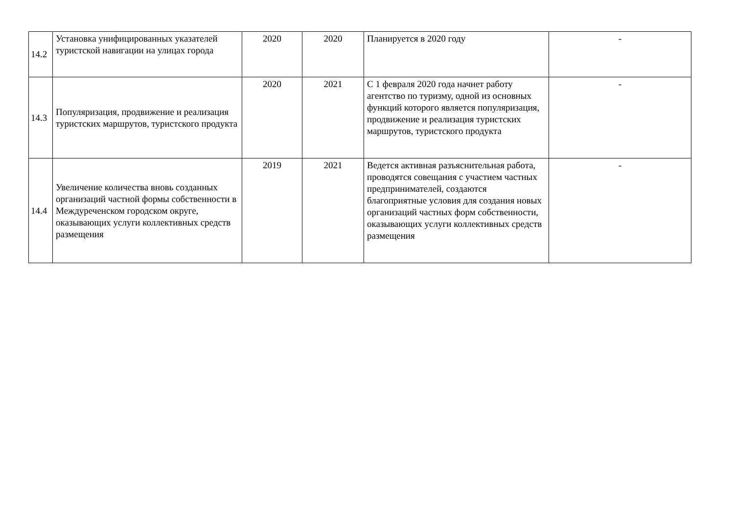| 14.2 | Установка унифицированных указателей туристской навигации на улицах города | 2020 | 2020 | Планируется в 2020 году | - |
| 14.3 | Популяризация, продвижение и реализация туристских маршрутов, туристского продукта | 2020 | 2021 | С 1 февраля 2020 года начнет работу агентство по туризму, одной из основных функций которого является популяризация, продвижение и реализация туристских маршрутов, туристского продукта | - |
| 14.4 | Увеличение количества вновь созданных организаций частной формы собственности в Междуреченском городском округе, оказывающих услуги коллективных средств размещения | 2019 | 2021 | Ведется активная разъяснительная работа, проводятся совещания с участием частных предпринимателей, создаются благоприятные условия для создания новых организаций частных форм собственности, оказывающих услуги коллективных средств размещения | - |